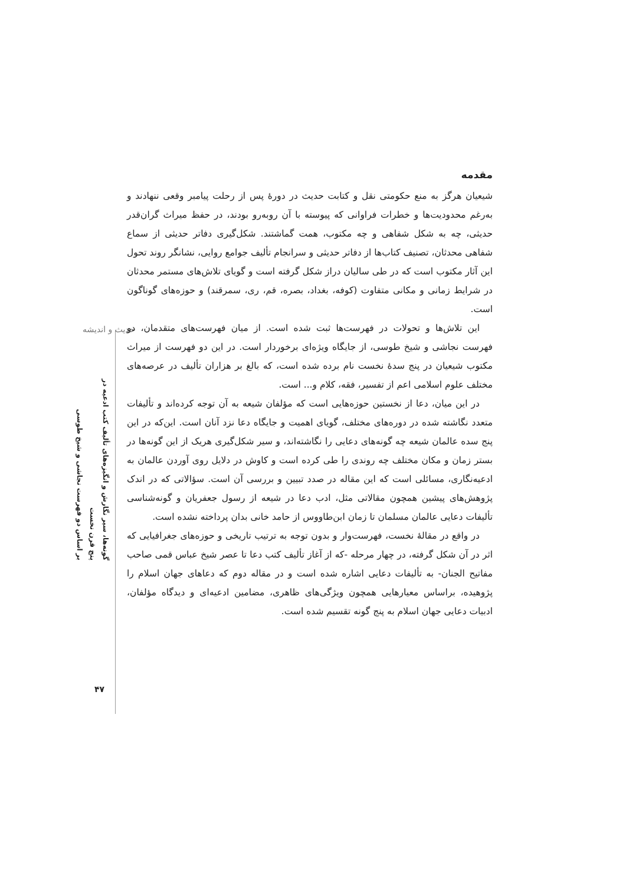حدیث و اندیشه
گونه‌ها، سیر نگارش و انگیزه‌های تألیف کتب ادعیه در پنج قرن نخست
بر اساس دو فهرست نجاشی و شیخ طوسی
مقدمه
شیعیان هرگز به منع حکومتی نقل و کتابت حدیث در دورهٔ پس از رحلت پیامبر وقعی ننهادند و به‌رغم محدودیت‌ها و خطرات فراوانی که پیوسته با آن روبه‌رو بودند، در حفظ میراث گران‌قدر حدیثی، چه به شکل شفاهی و چه مکتوب، همت گماشتند. شکل‌گیری دفاتر حدیثی از سماع شفاهی محدثان، تصنیف کتاب‌ها از دفاتر حدیثی و سرانجام تألیف جوامع روایی، نشانگر روند تحول این آثار مکتوب است که در طی سالیان دراز شکل گرفته است و گویای تلاش‌های مستمر محدثان در شرایط زمانی و مکانی متفاوت (کوفه، بغداد، بصره، قم، ری، سمرقند) و حوزه‌های گوناگون است.
این تلاش‌ها و تحولات در فهرست‌ها ثبت شده است. از میان فهرست‌های متقدمان، دو فهرست نجاشی و شیخ طوسی، از جایگاه ویژه‌ای برخوردار است. در این دو فهرست از میراث مکتوب شیعیان در پنج سدهٔ نخست نام برده شده است، که بالغ بر هزاران تألیف در عرصه‌های مختلف علوم اسلامی اعم از تفسیر، فقه، کلام و... است.
در این میان، دعا از نخستین حوزه‌هایی است که مؤلفان شیعه به آن توجه کرده‌اند و تألیفات متعدد نگاشته شده در دوره‌های مختلف، گویای اهمیت و جایگاه دعا نزد آنان است. این‌که در این پنج سده عالمان شیعه چه گونه‌های دعایی را نگاشته‌اند، و سیر شکل‌گیری هریک از این گونه‌ها در بستر زمان و مکان مختلف چه روندی را طی کرده است و کاوش در دلایل روی آوردن عالمان به ادعیه‌نگاری، مسائلی است که این مقاله در صدد تبیین و بررسی آن است. سؤالاتی که در اندک پژوهش‌های پیشین همچون مقالاتی مثل، ادب دعا در شیعه از رسول جعفریان و گونه‌شناسی تألیفات دعایی عالمان مسلمان تا زمان ابن‌طاووس از حامد خانی بدان پرداخته نشده است.
در واقع در مقالهٔ نخست، فهرست‌وار و بدون توجه به ترتیب تاریخی و حوزه‌های جغرافیایی که اثر در آن شکل گرفته، در چهار مرحله -که از آغاز تألیف کتب دعا تا عصر شیخ عباس قمی صاحب مفاتیح الجنان- به تألیفات دعایی اشاره شده است و در مقاله دوم که دعاهای جهان اسلام را پژوهیده، براساس معیارهایی همچون ویژگی‌های ظاهری، مضامین ادعیه‌ای و دیدگاه مؤلفان، ادبیات دعایی جهان اسلام به پنج گونه تقسیم شده است.
۴۷